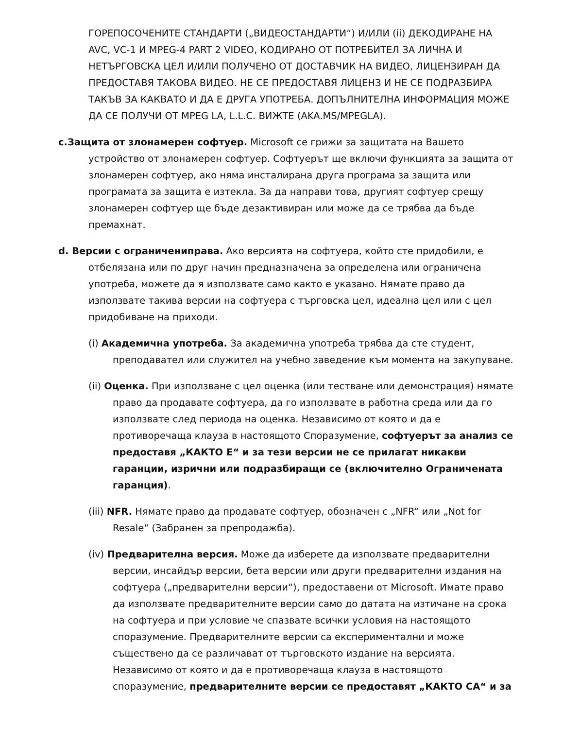ГОРЕПОСОЧЕНИТЕ СТАНДАРТИ („ВИДЕОСТАНДАРТИ“) И/ИЛИ (ii) ДЕКОДИРАНЕ НА AVC, VC-1 И MPEG-4 PART 2 VIDEO, КОДИРАНО ОТ ПОТРЕБИТЕЛ ЗА ЛИЧНА И НЕТЪРГОВСКА ЦЕЛ И/ИЛИ ПОЛУЧЕНО ОТ ДОСТАВЧИК НА ВИДЕО, ЛИЦЕНЗИРАН ДА ПРЕДОСТАВЯ ТАКОВА ВИДЕО. НЕ СЕ ПРЕДОСТАВЯ ЛИЦЕНЗ И НЕ СЕ ПОДРАЗБИРА ТАКЪВ ЗА КАКВАТО И ДА Е ДРУГА УПОТРЕБА. ДОПЪЛНИТЕЛНА ИНФОРМАЦИЯ МОЖЕ ДА СЕ ПОЛУЧИ ОТ MPEG LA, L.L.C. ВИЖТЕ (AKA.MS/MPEGLA).
c.Защита от злонамерен софтуер. Microsoft се грижи за защитата на Вашето устройство от злонамерен софтуер. Софтуерът ще включи функцията за защита от злонамерен софтуер, ако няма инсталирана друга програма за защита или програмата за защита е изтекла. За да направи това, другият софтуер срещу злонамерен софтуер ще бъде дезактивиран или може да се трябва да бъде премахнат.
d. Версии с ограничениправа. Ако версията на софтуера, който сте придобили, е отбелязана или по друг начин предназначена за определена или ограничена употреба, можете да я използвате само както е указано. Нямате право да използвате такива версии на софтуера с търговска цел, идеална цел или с цел придобиване на приходи.
(i) Академична употреба. За академична употреба трябва да сте студент, преподавател или служител на учебно заведение към момента на закупуване.
(ii) Оценка. При използване с цел оценка (или тестване или демонстрация) нямате право да продавате софтуера, да го използвате в работна среда или да го използвате след периода на оценка. Независимо от която и да е противоречаща клауза в настоящото Споразумение, софтуерът за анализ се предоставя „КАКТО Е“ и за тези версии не се прилагат никакви гаранции, изрични или подразбиращи се (включително Ограничената гаранция).
(iii) NFR. Нямате право да продавате софтуер, обозначен с „NFR“ или „Not for Resale“ (Забранен за препродажба).
(iv) Предварителна версия. Може да изберете да използвате предварителни версии, инсайдър версии, бета версии или други предварителни издания на софтуера („предварителни версии“), предоставени от Microsoft. Имате право да използвате предварителните версии само до датата на изтичане на срока на софтуера и при условие че спазвате всички условия на настоящото споразумение. Предварителните версии са експериментални и може съществено да се различават от търговското издание на версията. Независимо от която и да е противоречаща клауза в настоящото споразумение, предварителните версии се предоставят „КАКТО СА“ и за